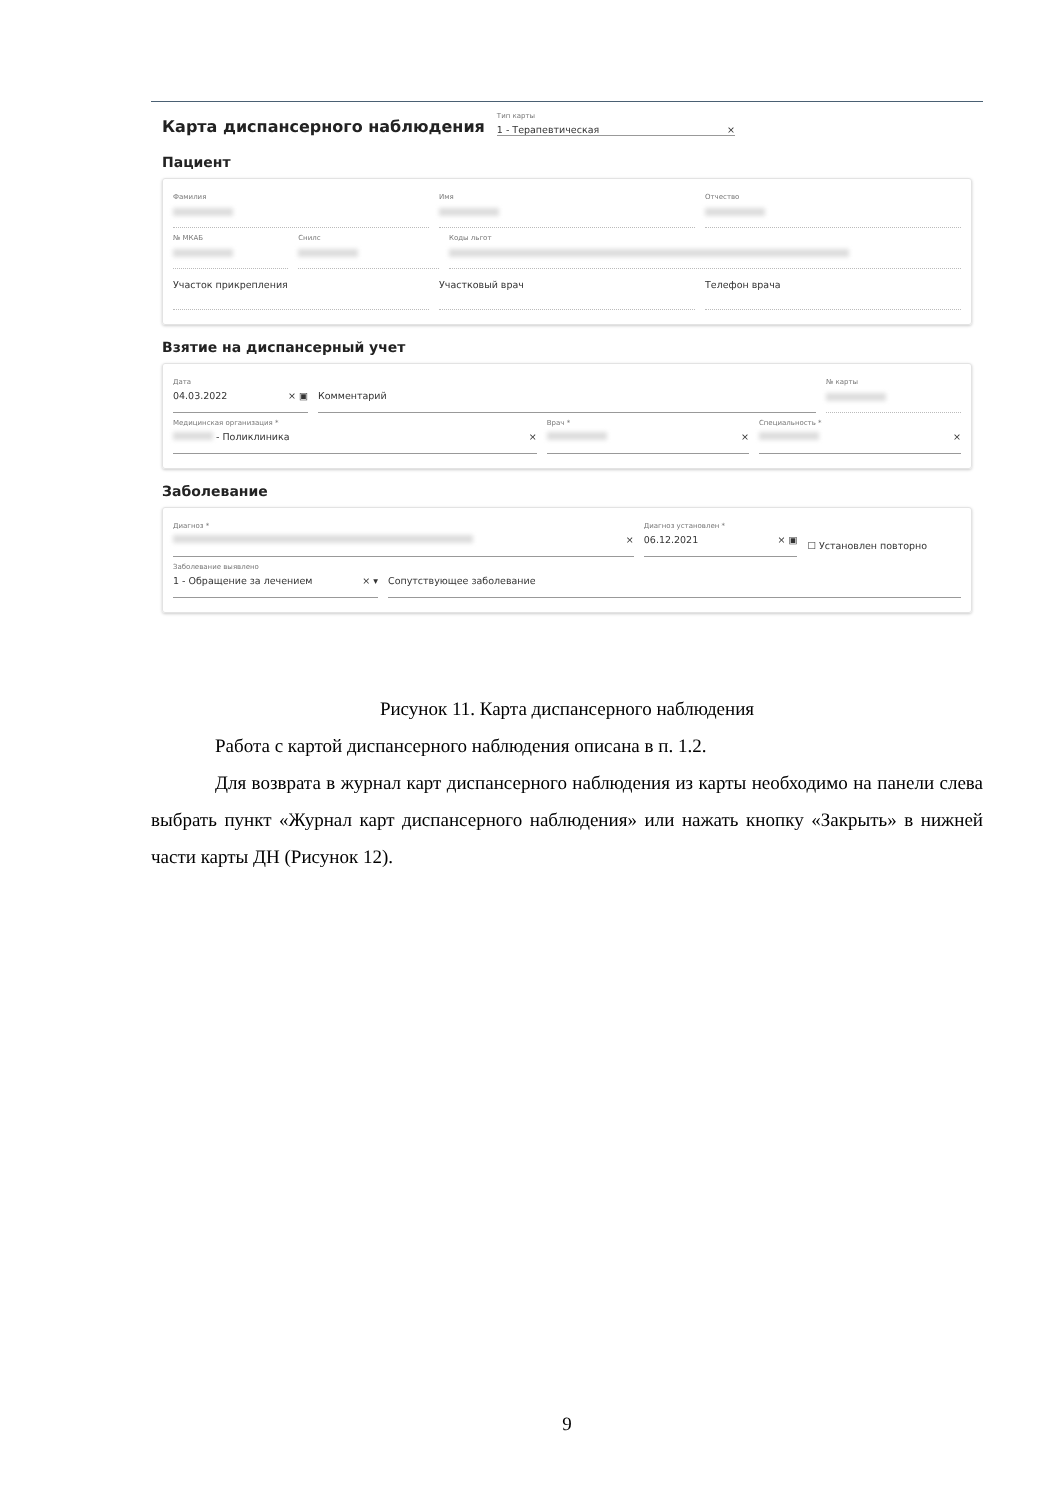Карта диспансерного наблюдения
Тип карты
1 - Терапевтическая ×
Пациент
Фамилия Имя Отчество
№ МКАБ Снилс Коды льгот
Участок прикрепления Участковый врач Телефон врача
Взятие на диспансерный учет
Дата
04.03.2022 × ▣
Комментарий
№ карты
Медицинская организация *
- Поликлиника ×
Врач *
×
Специальность *
×
Заболевание
Диагноз *
×
Диагноз установлен *
06.12.2021 × ▣
☐ Установлен повторно
Заболевание выявлено
1 - Обращение за лечением × ▾
Сопутствующее заболевание
Рисунок 11. Карта диспансерного наблюдения
Работа с картой диспансерного наблюдения описана в п. 1.2.
Для возврата в журнал карт диспансерного наблюдения из карты необходимо на панели слева выбрать пункт «Журнал карт диспансерного наблюдения» или нажать кнопку «Закрыть» в нижней части карты ДН (Рисунок 12).
9